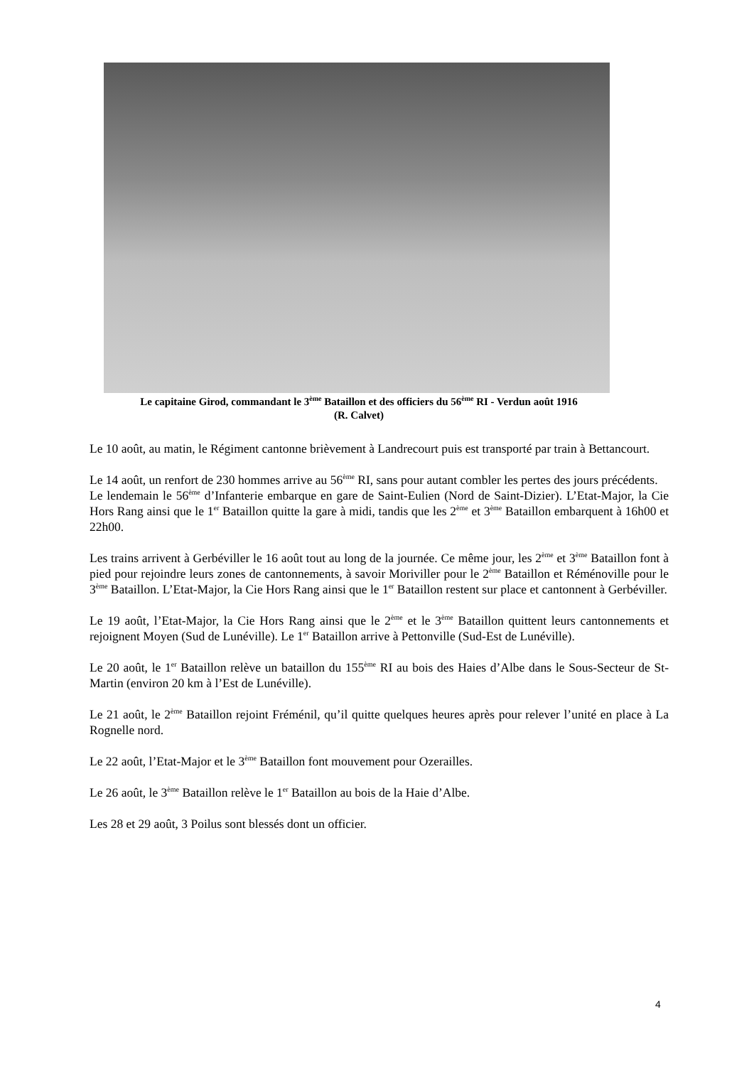Le capitaine Girod, commandant le 3<sup>ème</sup> Bataillon et des officiers du 56<sup>ème</sup> RI - Verdun août 1916
(R. Calvet)
Le 10 août, au matin, le Régiment cantonne brièvement à Landrecourt puis est transporté par train à Bettancourt.
Le 14 août, un renfort de 230 hommes arrive au 56<sup>ème</sup> RI, sans pour autant combler les pertes des jours précédents.
Le lendemain le 56<sup>ème</sup> d’Infanterie embarque en gare de Saint-Eulien (Nord de Saint-Dizier). L’Etat-Major, la Cie Hors Rang ainsi que le 1<sup>er</sup> Bataillon quitte la gare à midi, tandis que les 2<sup>ème</sup> et 3<sup>ème</sup> Bataillon embarquent à 16h00 et 22h00.
Les trains arrivent à Gerbéviller le 16 août tout au long de la journée. Ce même jour, les 2<sup>ème</sup> et 3<sup>ème</sup> Bataillon font à pied pour rejoindre leurs zones de cantonnements, à savoir Moriviller pour le 2<sup>ème</sup> Bataillon et Réménoville pour le 3<sup>ème</sup> Bataillon. L’Etat-Major, la Cie Hors Rang ainsi que le 1<sup>er</sup> Bataillon restent sur place et cantonnent à Gerbéviller.
Le 19 août, l’Etat-Major, la Cie Hors Rang ainsi que le 2<sup>ème</sup> et le 3<sup>ème</sup> Bataillon quittent leurs cantonnements et rejoignent Moyen (Sud de Lunéville). Le 1<sup>er</sup> Bataillon arrive à Pettonville (Sud-Est de Lunéville).
Le 20 août, le 1<sup>er</sup> Bataillon relève un bataillon du 155<sup>ème</sup> RI au bois des Haies d’Albe dans le Sous-Secteur de St-Martin (environ 20 km à l’Est de Lunéville).
Le 21 août, le 2<sup>ème</sup> Bataillon rejoint Fréménil, qu’il quitte quelques heures après pour relever l’unité en place à La Rognelle nord.
Le 22 août, l’Etat-Major et le 3<sup>ème</sup> Bataillon font mouvement pour Ozerailles.
Le 26 août, le 3<sup>ème</sup> Bataillon relève le 1<sup>er</sup> Bataillon au bois de la Haie d’Albe.
Les 28 et 29 août, 3 Poilus sont blessés dont un officier.
4